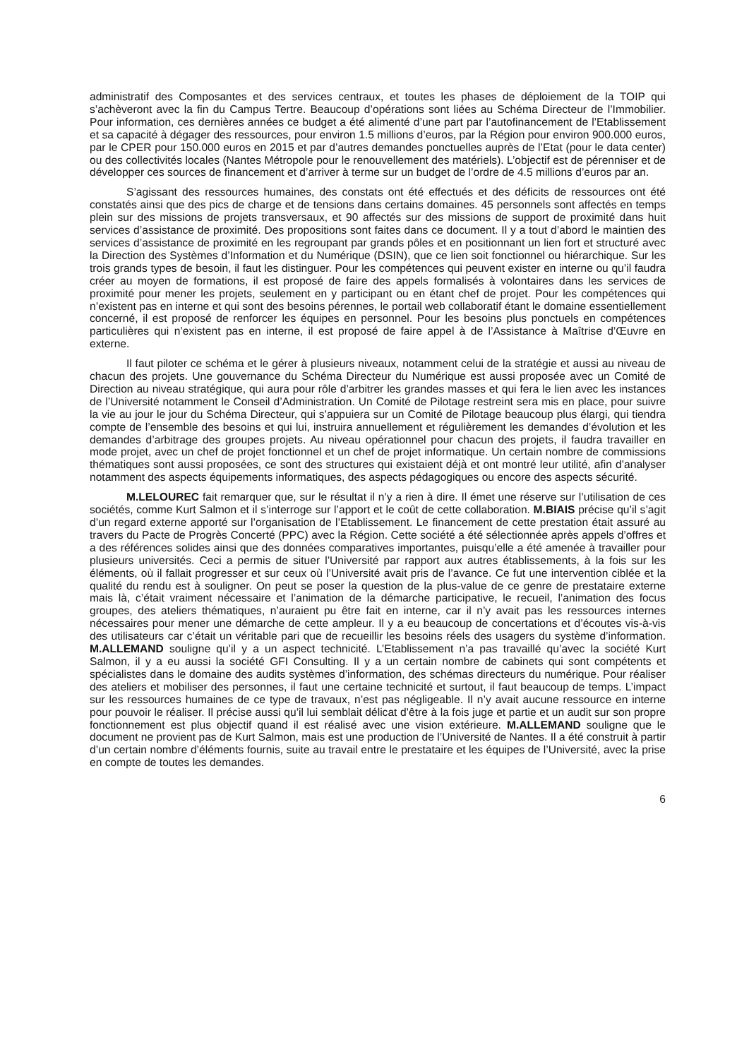administratif des Composantes et des services centraux, et toutes les phases de déploiement de la TOIP qui s’achèveront avec la fin du Campus Tertre. Beaucoup d’opérations sont liées au Schéma Directeur de l’Immobilier. Pour information, ces dernières années ce budget a été alimenté d’une part par l’autofinancement de l’Etablissement et sa capacité à dégager des ressources, pour environ 1.5 millions d’euros, par la Région pour environ 900.000 euros, par le CPER pour 150.000 euros en 2015 et par d’autres demandes ponctuelles auprès de l’Etat (pour le data center) ou des collectivités locales (Nantes Métropole pour le renouvellement des matériels). L’objectif est de pérenniser et de développer ces sources de financement et d’arriver à terme sur un budget de l’ordre de 4.5 millions d’euros par an.
S’agissant des ressources humaines, des constats ont été effectués et des déficits de ressources ont été constatés ainsi que des pics de charge et de tensions dans certains domaines. 45 personnels sont affectés en temps plein sur des missions de projets transversaux, et 90 affectés sur des missions de support de proximité dans huit services d’assistance de proximité. Des propositions sont faites dans ce document. Il y a tout d’abord le maintien des services d’assistance de proximité en les regroupant par grands pôles et en positionnant un lien fort et structuré avec la Direction des Systèmes d’Information et du Numérique (DSIN), que ce lien soit fonctionnel ou hiérarchique. Sur les trois grands types de besoin, il faut les distinguer. Pour les compétences qui peuvent exister en interne ou qu’il faudra créer au moyen de formations, il est proposé de faire des appels formalisés à volontaires dans les services de proximité pour mener les projets, seulement en y participant ou en étant chef de projet. Pour les compétences qui n’existent pas en interne et qui sont des besoins pérennes, le portail web collaboratif étant le domaine essentiellement concerné, il est proposé de renforcer les équipes en personnel. Pour les besoins plus ponctuels en compétences particulières qui n’existent pas en interne, il est proposé de faire appel à de l’Assistance à Maîtrise d’Œuvre en externe.
Il faut piloter ce schéma et le gérer à plusieurs niveaux, notamment celui de la stratégie et aussi au niveau de chacun des projets. Une gouvernance du Schéma Directeur du Numérique est aussi proposée avec un Comité de Direction au niveau stratégique, qui aura pour rôle d’arbitrer les grandes masses et qui fera le lien avec les instances de l’Université notamment le Conseil d’Administration. Un Comité de Pilotage restreint sera mis en place, pour suivre la vie au jour le jour du Schéma Directeur, qui s’appuiera sur un Comité de Pilotage beaucoup plus élargi, qui tiendra compte de l’ensemble des besoins et qui lui, instruira annuellement et régulièrement les demandes d’évolution et les demandes d’arbitrage des groupes projets. Au niveau opérationnel pour chacun des projets, il faudra travailler en mode projet, avec un chef de projet fonctionnel et un chef de projet informatique. Un certain nombre de commissions thématiques sont aussi proposées, ce sont des structures qui existaient déjà et ont montré leur utilité, afin d’analyser notamment des aspects équipements informatiques, des aspects pédagogiques ou encore des aspects sécurité.
M.LELOUREC fait remarquer que, sur le résultat il n’y a rien à dire. Il émet une réserve sur l’utilisation de ces sociétés, comme Kurt Salmon et il s’interroge sur l’apport et le coût de cette collaboration. M.BIAIS précise qu’il s’agit d’un regard externe apporté sur l’organisation de l’Etablissement. Le financement de cette prestation était assuré au travers du Pacte de Progrès Concerté (PPC) avec la Région. Cette société a été sélectionnée après appels d’offres et a des références solides ainsi que des données comparatives importantes, puisqu’elle a été amenée à travailler pour plusieurs universités. Ceci a permis de situer l’Université par rapport aux autres établissements, à la fois sur les éléments, où il fallait progresser et sur ceux où l’Université avait pris de l’avance. Ce fut une intervention ciblée et la qualité du rendu est à souligner. On peut se poser la question de la plus-value de ce genre de prestataire externe mais là, c’était vraiment nécessaire et l’animation de la démarche participative, le recueil, l’animation des focus groupes, des ateliers thématiques, n’auraient pu être fait en interne, car il n’y avait pas les ressources internes nécessaires pour mener une démarche de cette ampleur. Il y a eu beaucoup de concertations et d’écoutes vis-à-vis des utilisateurs car c’était un véritable pari que de recueillir les besoins réels des usagers du système d’information. M.ALLEMAND souligne qu’il y a un aspect technicité. L’Etablissement n’a pas travaillé qu’avec la société Kurt Salmon, il y a eu aussi la société GFI Consulting. Il y a un certain nombre de cabinets qui sont compétents et spécialistes dans le domaine des audits systèmes d’information, des schémas directeurs du numérique. Pour réaliser des ateliers et mobiliser des personnes, il faut une certaine technicité et surtout, il faut beaucoup de temps. L’impact sur les ressources humaines de ce type de travaux, n’est pas négligeable. Il n’y avait aucune ressource en interne pour pouvoir le réaliser. Il précise aussi qu’il lui semblait délicat d’être à la fois juge et partie et un audit sur son propre fonctionnement est plus objectif quand il est réalisé avec une vision extérieure. M.ALLEMAND souligne que le document ne provient pas de Kurt Salmon, mais est une production de l’Université de Nantes. Il a été construit à partir d’un certain nombre d’éléments fournis, suite au travail entre le prestataire et les équipes de l’Université, avec la prise en compte de toutes les demandes.
6